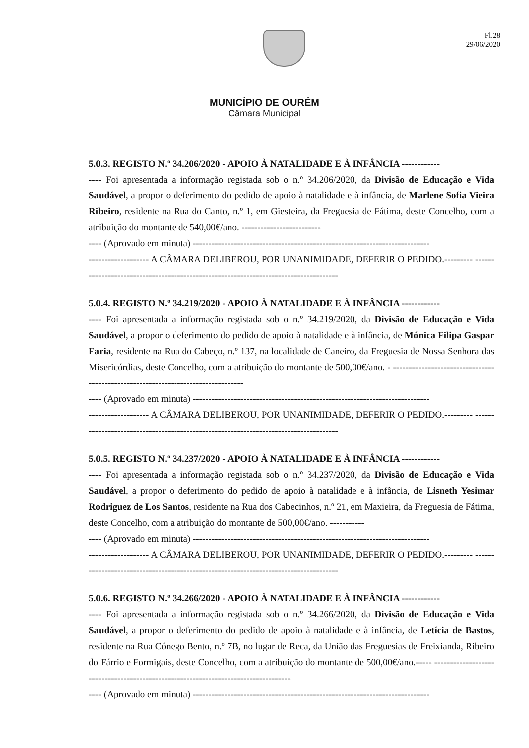Fl.28
29/06/2020
MUNICÍPIO DE OURÉM
Câmara Municipal
5.0.3. REGISTO N.º 34.206/2020 - APOIO À NATALIDADE E À INFÂNCIA ------------
---- Foi apresentada a informação registada sob o n.º 34.206/2020, da Divisão de Educação e Vida Saudável, a propor o deferimento do pedido de apoio à natalidade e à infância, de Marlene Sofia Vieira Ribeiro, residente na Rua do Canto, n.º 1, em Giesteira, da Freguesia de Fátima, deste Concelho, com a atribuição do montante de 540,00€/ano. -------------------------
---- (Aprovado em minuta) ---------------------------------------------------------------------------
------------------- A CÂMARA DELIBEROU, POR UNANIMIDADE, DEFERIR O PEDIDO.--------- -------------------------------------------------------------------------------------
5.0.4. REGISTO N.º 34.219/2020 - APOIO À NATALIDADE E À INFÂNCIA ------------
---- Foi apresentada a informação registada sob o n.º 34.219/2020, da Divisão de Educação e Vida Saudável, a propor o deferimento do pedido de apoio à natalidade e à infância, de Mónica Filipa Gaspar Faria, residente na Rua do Cabeço, n.º 137, na localidade de Caneiro, da Freguesia de Nossa Senhora das Misericórdias, deste Concelho, com a atribuição do montante de 500,00€/ano. - ---------------------------------------------------------------------------------
---- (Aprovado em minuta) ---------------------------------------------------------------------------
------------------- A CÂMARA DELIBEROU, POR UNANIMIDADE, DEFERIR O PEDIDO.--------- -------------------------------------------------------------------------------------
5.0.5. REGISTO N.º 34.237/2020 - APOIO À NATALIDADE E À INFÂNCIA ------------
---- Foi apresentada a informação registada sob o n.º 34.237/2020, da Divisão de Educação e Vida Saudável, a propor o deferimento do pedido de apoio à natalidade e à infância, de Lisneth Yesimar Rodriguez de Los Santos, residente na Rua dos Cabecinhos, n.º 21, em Maxieira, da Freguesia de Fátima, deste Concelho, com a atribuição do montante de 500,00€/ano. -----------
---- (Aprovado em minuta) ---------------------------------------------------------------------------
------------------- A CÂMARA DELIBEROU, POR UNANIMIDADE, DEFERIR O PEDIDO.--------- -------------------------------------------------------------------------------------
5.0.6. REGISTO N.º 34.266/2020 - APOIO À NATALIDADE E À INFÂNCIA ------------
---- Foi apresentada a informação registada sob o n.º 34.266/2020, da Divisão de Educação e Vida Saudável, a propor o deferimento do pedido de apoio à natalidade e à infância, de Letícia de Bastos, residente na Rua Cónego Bento, n.º 7B, no lugar de Reca, da União das Freguesias de Freixianda, Ribeiro do Fárrio e Formigais, deste Concelho, com a atribuição do montante de 500,00€/ano.----- -----------------------------------------------------------------------------------
---- (Aprovado em minuta) ---------------------------------------------------------------------------